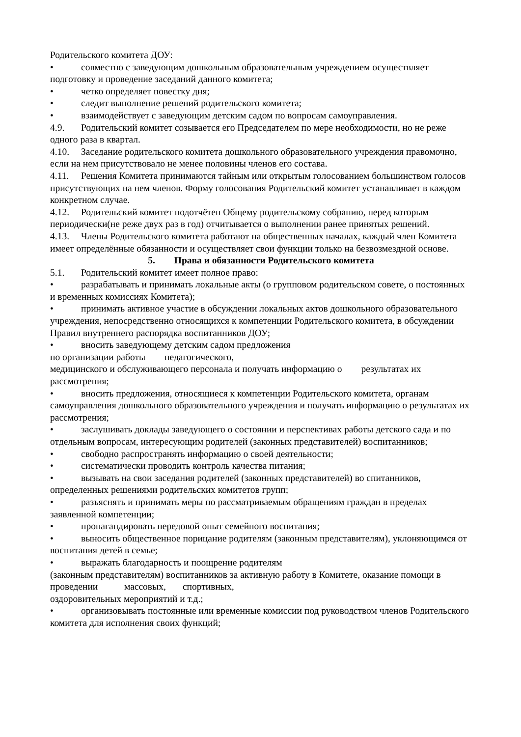Родительского комитета ДОУ:
• совместно с заведующим дошкольным образовательным учреждением осуществляет подготовку и проведение заседаний данного комитета;
• четко определяет повестку дня;
• следит выполнение решений родительского комитета;
• взаимодействует с заведующим детским садом по вопросам самоуправления.
4.9. Родительский комитет созывается его Председателем по мере необходимости, но не реже одного раза в квартал.
4.10. Заседание родительского комитета дошкольного образовательного учреждения правомочно, если на нем присутствовало не менее половины членов его состава.
4.11. Решения Комитета принимаются тайным или открытым голосованием большинством голосов присутствующих на нем членов. Форму голосования Родительский комитет устанавливает в каждом конкретном случае.
4.12. Родительский комитет подотчётен Общему родительскому собранию, перед которым периодически(не реже двух раз в год) отчитывается о выполнении ранее принятых решений.
4.13. Члены Родительского комитета работают на общественных началах, каждый член Комитета имеет определённые обязанности и осуществляет свои функции только на безвозмездной основе.
5. Права и обязанности Родительского комитета
5.1. Родительский комитет имеет полное право:
• разрабатывать и принимать локальные акты (о групповом родительском совете, о постоянных и временных комиссиях Комитета);
• принимать активное участие в обсуждении локальных актов дошкольного образовательного учреждения, непосредственно относящихся к компетенции Родительского комитета, в обсуждении Правил внутреннего распорядка воспитанников ДОУ;
• вносить заведующему детским садом предложения
по организации работы педагогического,
медицинского и обслуживающего персонала и получать информацию о результатах их рассмотрения;
• вносить предложения, относящиеся к компетенции Родительского комитета, органам самоуправления дошкольного образовательного учреждения и получать информацию о результатах их рассмотрения;
• заслушивать доклады заведующего о состоянии и перспективах работы детского сада и по отдельным вопросам, интересующим родителей (законных представителей) воспитанников;
• свободно распространять информацию о своей деятельности;
• систематически проводить контроль качества питания;
• вызывать на свои заседания родителей (законных представителей) во спитанников, определенных решениями родительских комитетов групп;
• разъяснять и принимать меры по рассматриваемым обращениям граждан в пределах заявленной компетенции;
• пропагандировать передовой опыт семейного воспитания;
• выносить общественное порицание родителям (законным представителям), уклоняющимся от воспитания детей в семье;
• выражать благодарность и поощрение родителям
(законным представителям) воспитанников за активную работу в Комитете, оказание помощи в проведении массовых, спортивных,
оздоровительных мероприятий и т.д.;
• организовывать постоянные или временные комиссии под руководством членов Родительского комитета для исполнения своих функций;